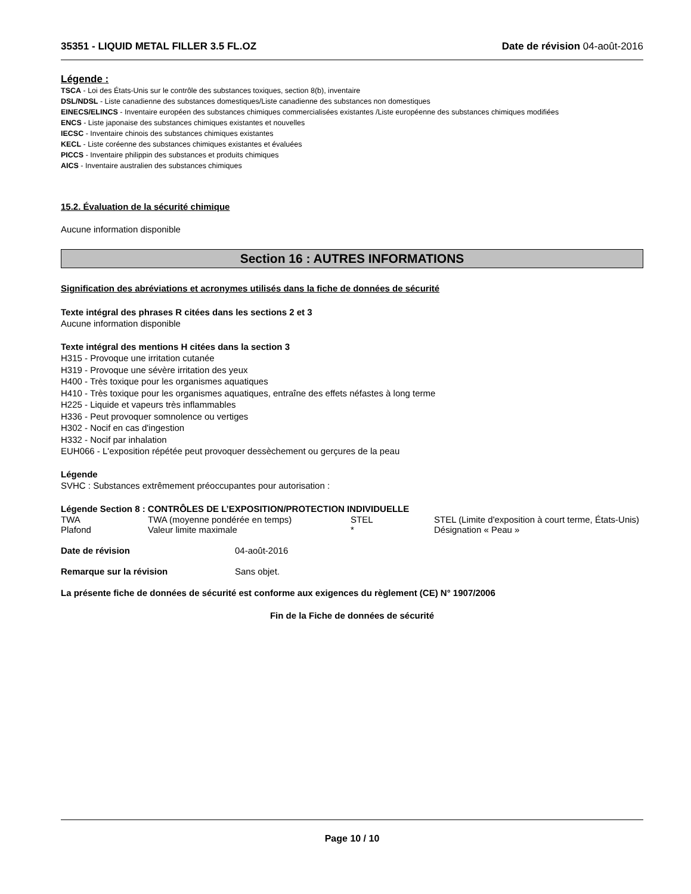35351 - LIQUID METAL FILLER 3.5 FL.OZ Date de révision 04-août-2016
Légende :
TSCA - Loi des États-Unis sur le contrôle des substances toxiques, section 8(b), inventaire
DSL/NDSL - Liste canadienne des substances domestiques/Liste canadienne des substances non domestiques
EINECS/ELINCS - Inventaire européen des substances chimiques commercialisées existantes /Liste européenne des substances chimiques modifiées
ENCS - Liste japonaise des substances chimiques existantes et nouvelles
IECSC - Inventaire chinois des substances chimiques existantes
KECL - Liste coréenne des substances chimiques existantes et évaluées
PICCS - Inventaire philippin des substances et produits chimiques
AICS - Inventaire australien des substances chimiques
15.2. Évaluation de la sécurité chimique
Aucune information disponible
Section 16 : AUTRES INFORMATIONS
Signification des abréviations et acronymes utilisés dans la fiche de données de sécurité
Texte intégral des phrases R citées dans les sections 2 et 3
Aucune information disponible
Texte intégral des mentions H citées dans la section 3
H315 - Provoque une irritation cutanée
H319 - Provoque une sévère irritation des yeux
H400 - Très toxique pour les organismes aquatiques
H410 - Très toxique pour les organismes aquatiques, entraîne des effets néfastes à long terme
H225 - Liquide et vapeurs très inflammables
H336 - Peut provoquer somnolence ou vertiges
H302 - Nocif en cas d'ingestion
H332 - Nocif par inhalation
EUH066 - L'exposition répétée peut provoquer dessèchement ou gerçures de la peau
Légende
SVHC : Substances extrêmement préoccupantes pour autorisation :
Légende Section 8 : CONTRÔLES DE L’EXPOSITION/PROTECTION INDIVIDUELLE
| TWA | TWA (moyenne pondérée en temps) | STEL | STEL (Limite d'exposition à court terme, États-Unis) |
| Plafond | Valeur limite maximale | * | Désignation « Peau » |
| Date de révision | 04-août-2016 |
| Remarque sur la révision | Sans objet. |
La présente fiche de données de sécurité est conforme aux exigences du règlement (CE) N° 1907/2006
Fin de la Fiche de données de sécurité
Page 10 / 10